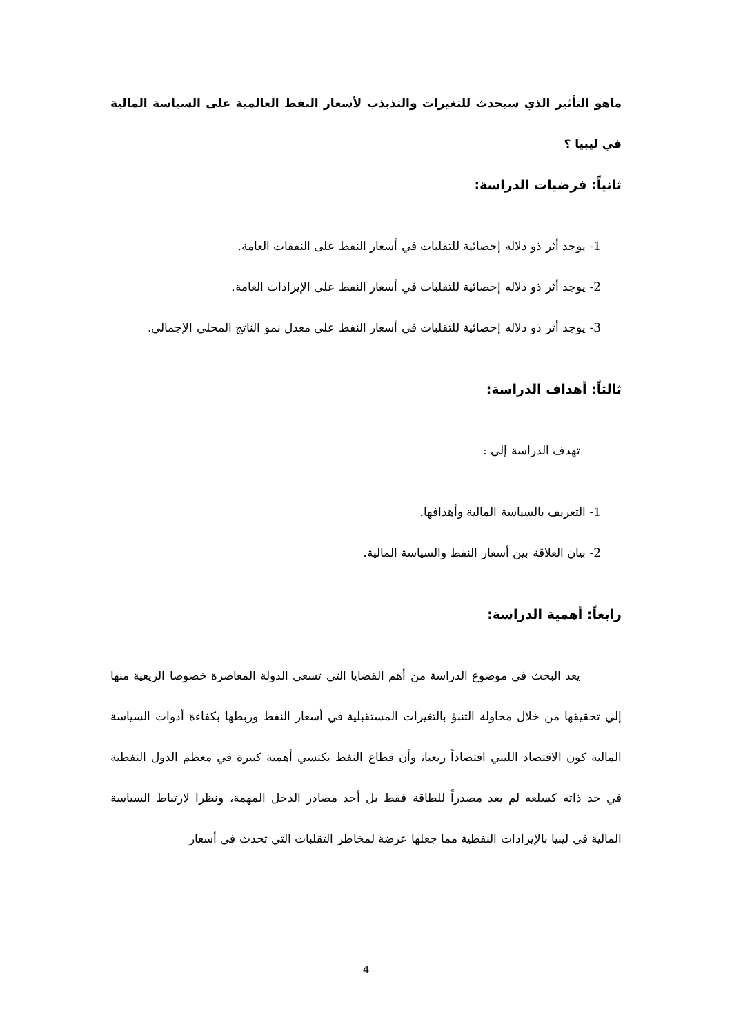ماهو التأثير الذي سيحدث للتغيرات والتذبذب لأسعار النفط العالمية على السياسة المالية في ليبيا ؟
ثانياً: فرضيات الدراسة:
1- يوجد أثر ذو دلاله إحصائية للتقلبات في أسعار النفط على النفقات العامة.
2- يوجد أثر ذو دلاله إحصائية للتقلبات في أسعار النفط على الإيرادات العامة.
3- يوجد أثر ذو دلاله إحصائية للتقلبات في أسعار النفط على معدل نمو الناتج المحلي الإجمالي.
ثالثاً: أهداف الدراسة:
تهدف الدراسة إلى :
1- التعريف بالسياسة المالية وأهدافها.
2- بيان العلاقة بين أسعار النفط والسياسة المالية.
رابعاً: أهمية الدراسة:
يعد البحث في موضوع الدراسة من أهم القضايا التي تسعى الدولة المعاصرة خصوصا الريعية منها إلي تحقيقها من خلال محاولة التنبؤ بالتغيرات المستقبلية في أسعار النفط وربطها بكفاءة أدوات السياسة المالية كون الاقتصاد الليبي اقتصاداً ريعيا، وأن قطاع النفط يكتسي أهمية كبيرة في معظم الدول النفطية في حد ذاته كسلعه لم يعد مصدراً للطاقة فقط بل أحد مصادر الدخل المهمة، ونظرا لارتباط السياسة المالية في ليبيا بالإيرادات النفطية مما جعلها عرضة لمخاطر التقلبات التي تحدث في أسعار
4